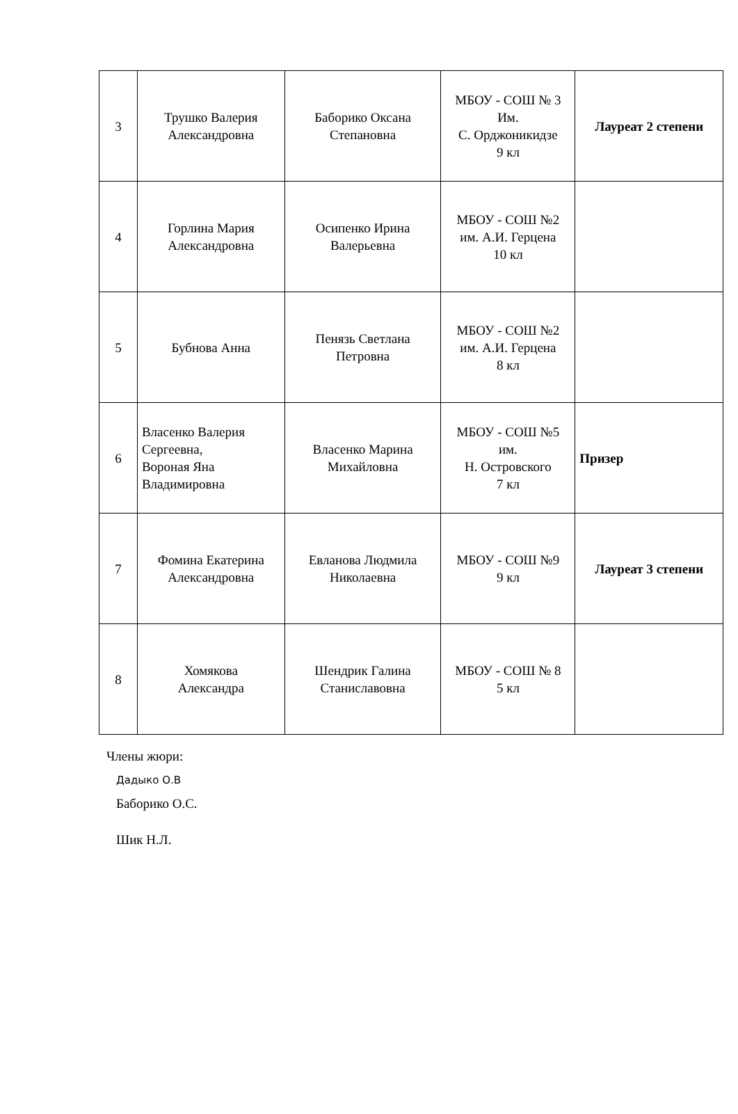| 3 | Трушко Валерия Александровна | Баборико Оксана Степановна | МБОУ - СОШ № 3 Им. С. Орджоникидзе 9 кл | Лауреат 2 степени |
| 4 | Горлина Мария Александровна | Осипенко Ирина Валерьевна | МБОУ - СОШ №2 им. А.И. Герцена 10 кл | |
| 5 | Бубнова Анна | Пенязь Светлана Петровна | МБОУ - СОШ №2 им. А.И. Герцена 8 кл | |
| 6 | Власенко Валерия Сергеевна, Вороная Яна Владимировна | Власенко Марина Михайловна | МБОУ - СОШ №5 им. Н. Островского 7 кл | Призер |
| 7 | Фомина Екатерина Александровна | Евланова Людмила Николаевна | МБОУ - СОШ №9 9 кл | Лауреат 3 степени |
| 8 | Хомякова Александра | Шендрик Галина Станиславовна | МБОУ - СОШ № 8 5 кл | |
Члены жюри:
Дадыко О.В
Баборико О.С.
Шик Н.Л.